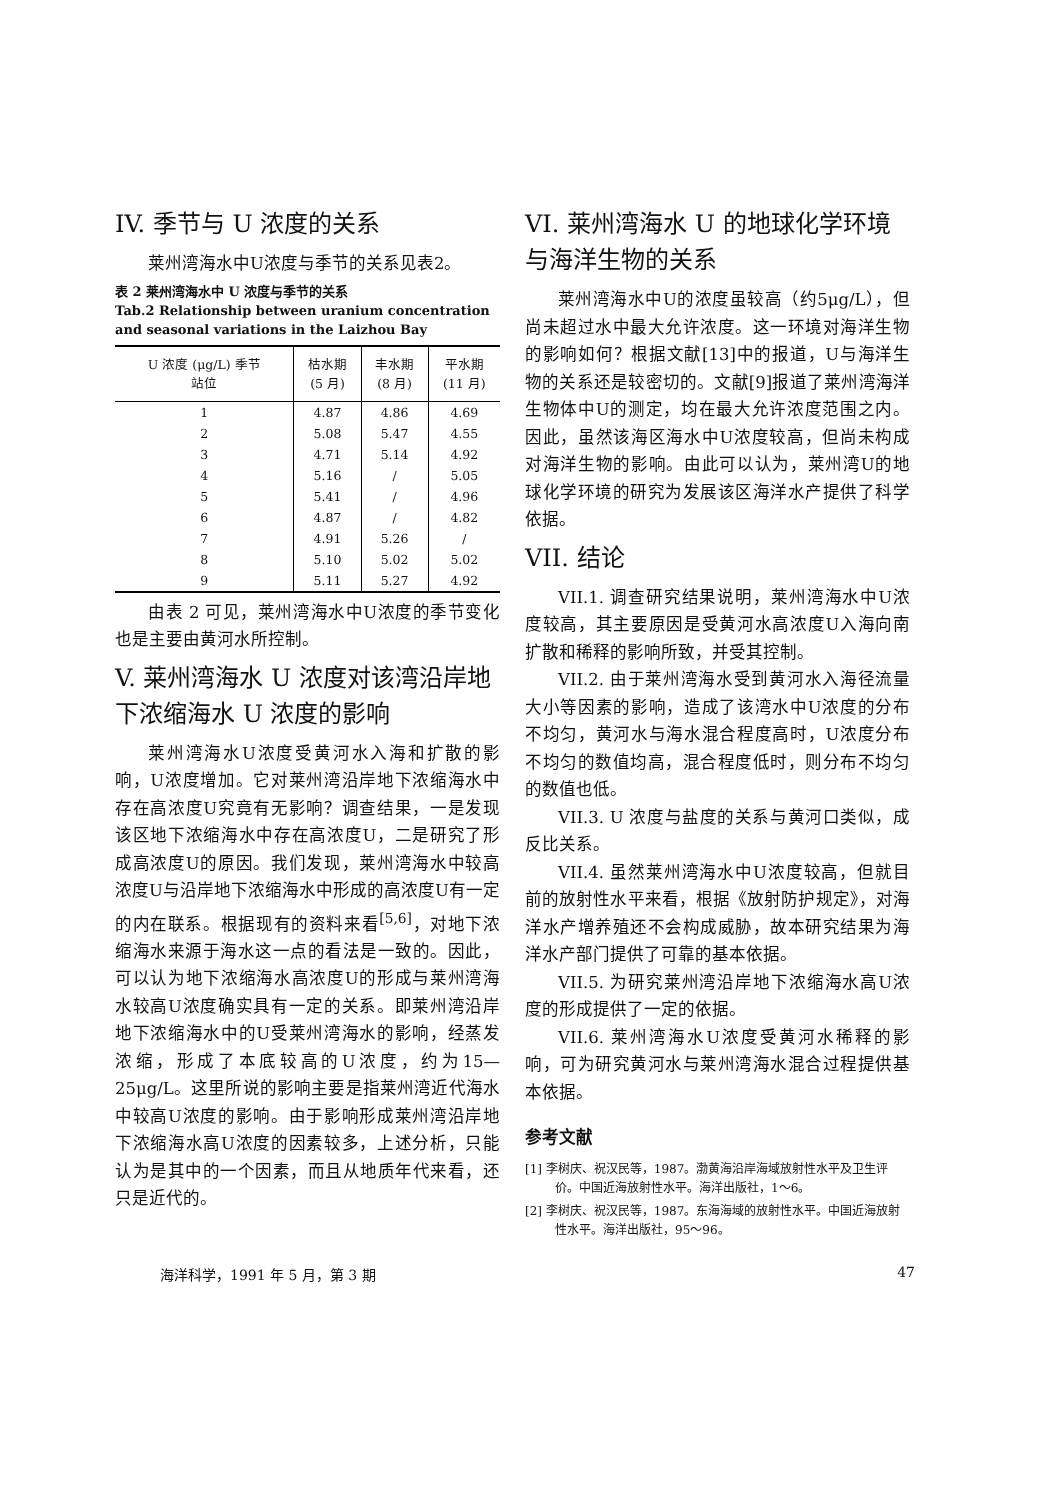IV. 季节与 U 浓度的关系
莱州湾海水中U浓度与季节的关系见表2。
表 2 莱州湾海水中 U 浓度与季节的关系
Tab.2 Relationship between uranium concentration and seasonal variations in the Laizhou Bay
| U 浓度 (μg/L) 季节 站位 | 枯水期 (5 月) | 丰水期 (8 月) | 平水期 (11 月) |
| --- | --- | --- | --- |
| 1 | 4.87 | 4.86 | 4.69 |
| 2 | 5.08 | 5.47 | 4.55 |
| 3 | 4.71 | 5.14 | 4.92 |
| 4 | 5.16 | / | 5.05 |
| 5 | 5.41 | / | 4.96 |
| 6 | 4.87 | / | 4.82 |
| 7 | 4.91 | 5.26 | / |
| 8 | 5.10 | 5.02 | 5.02 |
| 9 | 5.11 | 5.27 | 4.92 |
由表 2 可见，莱州湾海水中U浓度的季节变化也是主要由黄河水所控制。
V. 莱州湾海水 U 浓度对该湾沿岸地下浓缩海水 U 浓度的影响
莱州湾海水U浓度受黄河水入海和扩散的影响，U浓度增加。它对莱州湾沿岸地下浓缩海水中存在高浓度U究竟有无影响？调查结果，一是发现该区地下浓缩海水中存在高浓度U，二是研究了形成高浓度U的原因。我们发现，莱州湾海水中较高浓度U与沿岸地下浓缩海水中形成的高浓度U有一定的内在联系。根据现有的资料来看<sup>[5,6]</sup>，对地下浓缩海水来源于海水这一点的看法是一致的。因此，可以认为地下浓缩海水高浓度U的形成与莱州湾海水较高U浓度确实具有一定的关系。即莱州湾沿岸地下浓缩海水中的U受莱州湾海水的影响，经蒸发浓缩，形成了本底较高的U浓度，约为15—25μg/L。这里所说的影响主要是指莱州湾近代海水中较高U浓度的影响。由于影响形成莱州湾沿岸地下浓缩海水高U浓度的因素较多，上述分析，只能认为是其中的一个因素，而且从地质年代来看，还只是近代的。
VI. 莱州湾海水 U 的地球化学环境与海洋生物的关系
莱州湾海水中U的浓度虽较高（约5μg/L），但尚未超过水中最大允许浓度。这一环境对海洋生物的影响如何？根据文献[13]中的报道，U与海洋生物的关系还是较密切的。文献[9]报道了莱州湾海洋生物体中U的测定，均在最大允许浓度范围之内。因此，虽然该海区海水中U浓度较高，但尚未构成对海洋生物的影响。由此可以认为，莱州湾U的地球化学环境的研究为发展该区海洋水产提供了科学依据。
VII. 结论
VII.1. 调查研究结果说明，莱州湾海水中U浓度较高，其主要原因是受黄河水高浓度U入海向南扩散和稀释的影响所致，并受其控制。
VII.2. 由于莱州湾海水受到黄河水入海径流量大小等因素的影响，造成了该湾水中U浓度的分布不均匀，黄河水与海水混合程度高时，U浓度分布不均匀的数值均高，混合程度低时，则分布不均匀的数值也低。
VII.3. U 浓度与盐度的关系与黄河口类似，成反比关系。
VII.4. 虽然莱州湾海水中U浓度较高，但就目前的放射性水平来看，根据《放射防护规定》，对海洋水产增养殖还不会构成威胁，故本研究结果为海洋水产部门提供了可靠的基本依据。
VII.5. 为研究莱州湾沿岸地下浓缩海水高U浓度的形成提供了一定的依据。
VII.6. 莱州湾海水U浓度受黄河水稀释的影响，可为研究黄河水与莱州湾海水混合过程提供基本依据。
参考文献
[1] 李树庆、祝汉民等，1987。渤黄海沿岸海域放射性水平及卫生评价。中国近海放射性水平。海洋出版社，1～6。
[2] 李树庆、祝汉民等，1987。东海海域的放射性水平。中国近海放射性水平。海洋出版社，95～96。
海洋科学，1991 年 5 月，第 3 期 47